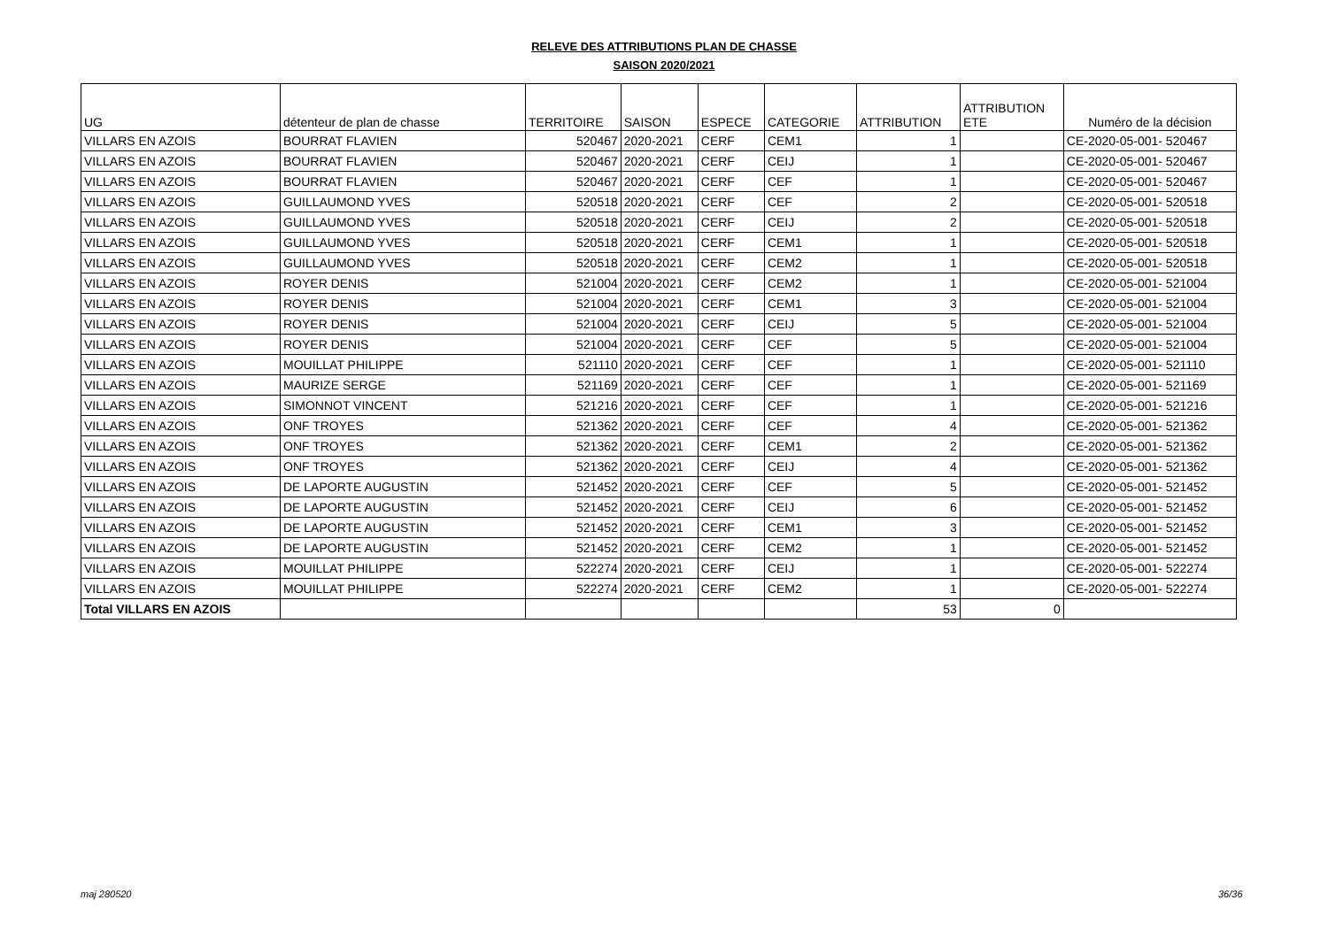RELEVE DES ATTRIBUTIONS PLAN DE CHASSE
SAISON 2020/2021
| UG | détenteur de plan de chasse | TERRITOIRE | SAISON | ESPECE | CATEGORIE | ATTRIBUTION | ATTRIBUTION ETE | Numéro de la décision |
| --- | --- | --- | --- | --- | --- | --- | --- | --- |
| VILLARS EN AZOIS | BOURRAT FLAVIEN | 520467 | 2020-2021 | CERF | CEM1 | 1 | | CE-2020-05-001- 520467 |
| VILLARS EN AZOIS | BOURRAT FLAVIEN | 520467 | 2020-2021 | CERF | CEIJ | 1 | | CE-2020-05-001- 520467 |
| VILLARS EN AZOIS | BOURRAT FLAVIEN | 520467 | 2020-2021 | CERF | CEF | 1 | | CE-2020-05-001- 520467 |
| VILLARS EN AZOIS | GUILLAUMOND YVES | 520518 | 2020-2021 | CERF | CEF | 2 | | CE-2020-05-001- 520518 |
| VILLARS EN AZOIS | GUILLAUMOND YVES | 520518 | 2020-2021 | CERF | CEIJ | 2 | | CE-2020-05-001- 520518 |
| VILLARS EN AZOIS | GUILLAUMOND YVES | 520518 | 2020-2021 | CERF | CEM1 | 1 | | CE-2020-05-001- 520518 |
| VILLARS EN AZOIS | GUILLAUMOND YVES | 520518 | 2020-2021 | CERF | CEM2 | 1 | | CE-2020-05-001- 520518 |
| VILLARS EN AZOIS | ROYER DENIS | 521004 | 2020-2021 | CERF | CEM2 | 1 | | CE-2020-05-001- 521004 |
| VILLARS EN AZOIS | ROYER DENIS | 521004 | 2020-2021 | CERF | CEM1 | 3 | | CE-2020-05-001- 521004 |
| VILLARS EN AZOIS | ROYER DENIS | 521004 | 2020-2021 | CERF | CEIJ | 5 | | CE-2020-05-001- 521004 |
| VILLARS EN AZOIS | ROYER DENIS | 521004 | 2020-2021 | CERF | CEF | 5 | | CE-2020-05-001- 521004 |
| VILLARS EN AZOIS | MOUILLAT PHILIPPE | 521110 | 2020-2021 | CERF | CEF | 1 | | CE-2020-05-001- 521110 |
| VILLARS EN AZOIS | MAURIZE SERGE | 521169 | 2020-2021 | CERF | CEF | 1 | | CE-2020-05-001- 521169 |
| VILLARS EN AZOIS | SIMONNOT VINCENT | 521216 | 2020-2021 | CERF | CEF | 1 | | CE-2020-05-001- 521216 |
| VILLARS EN AZOIS | ONF TROYES | 521362 | 2020-2021 | CERF | CEF | 4 | | CE-2020-05-001- 521362 |
| VILLARS EN AZOIS | ONF TROYES | 521362 | 2020-2021 | CERF | CEM1 | 2 | | CE-2020-05-001- 521362 |
| VILLARS EN AZOIS | ONF TROYES | 521362 | 2020-2021 | CERF | CEIJ | 4 | | CE-2020-05-001- 521362 |
| VILLARS EN AZOIS | DE LAPORTE AUGUSTIN | 521452 | 2020-2021 | CERF | CEF | 5 | | CE-2020-05-001- 521452 |
| VILLARS EN AZOIS | DE LAPORTE AUGUSTIN | 521452 | 2020-2021 | CERF | CEIJ | 6 | | CE-2020-05-001- 521452 |
| VILLARS EN AZOIS | DE LAPORTE AUGUSTIN | 521452 | 2020-2021 | CERF | CEM1 | 3 | | CE-2020-05-001- 521452 |
| VILLARS EN AZOIS | DE LAPORTE AUGUSTIN | 521452 | 2020-2021 | CERF | CEM2 | 1 | | CE-2020-05-001- 521452 |
| VILLARS EN AZOIS | MOUILLAT PHILIPPE | 522274 | 2020-2021 | CERF | CEIJ | 1 | | CE-2020-05-001- 522274 |
| VILLARS EN AZOIS | MOUILLAT PHILIPPE | 522274 | 2020-2021 | CERF | CEM2 | 1 | | CE-2020-05-001- 522274 |
| Total VILLARS EN AZOIS | | | | | | 53 | 0 | |
maj 280520 36/36